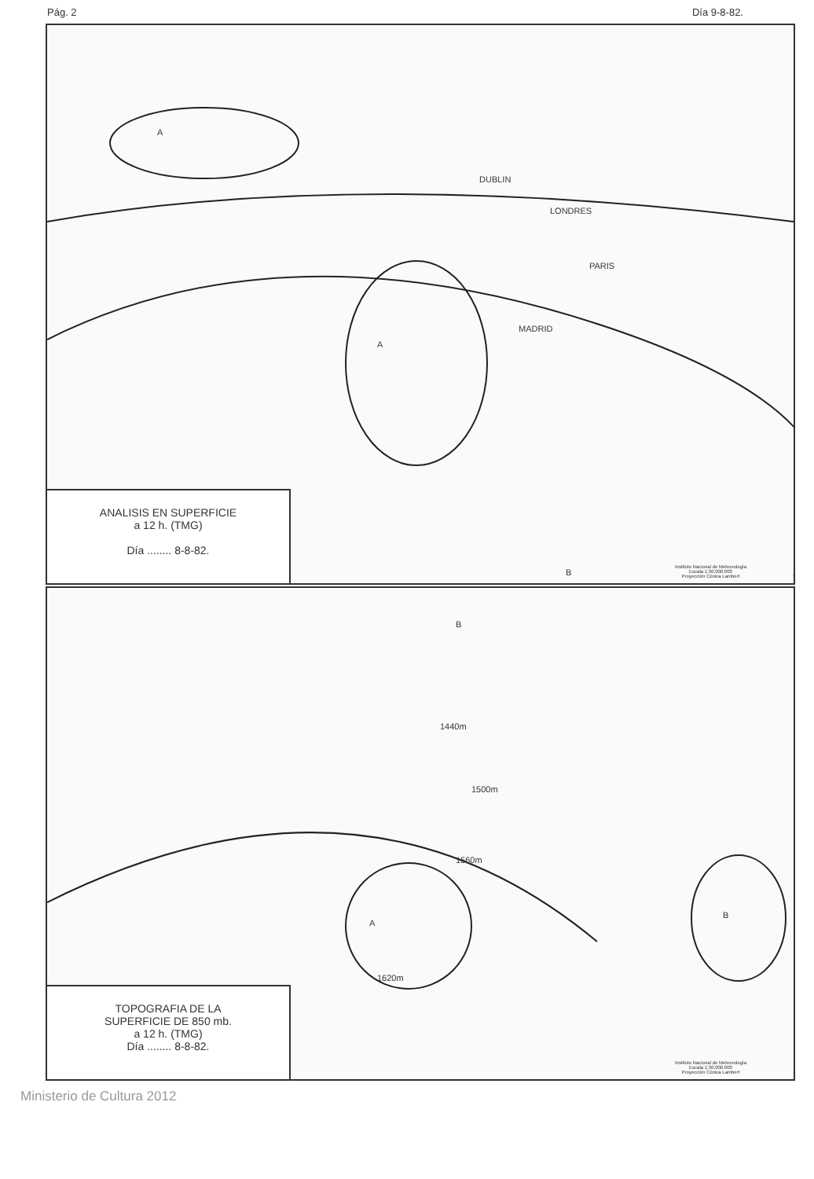Pág. 2 Día 9-8-82.
A
A
B
MADRID
PARIS
LONDRES
DUBLIN
ANALISIS EN SUPERFICIE
a 12 h. (TMG)
Día ........ 8-8-82.
Instituto Nacional de Meteorología
Escala 1:30.000.000
Proyección Cónica Lambert
B
A
B
1440m
1500m
1560m
1620m
TOPOGRAFIA DE LA
SUPERFICIE DE 850 mb.
a 12 h. (TMG)
Día ........ 8-8-82.
Instituto Nacional de Meteorología
Escala 1:30.000.000
Proyección Cónica Lambert
Ministerio de Cultura 2012